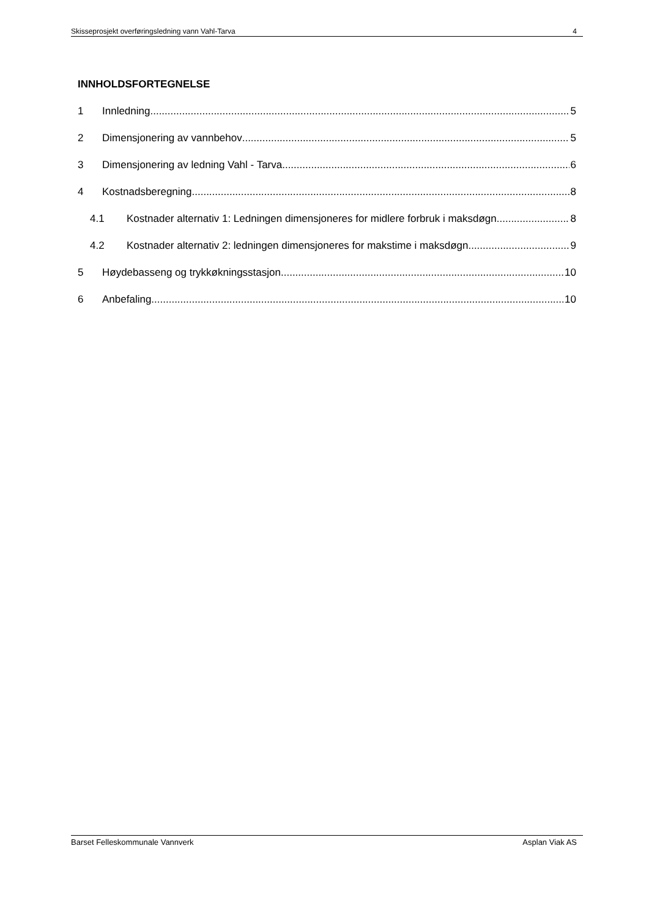Skisseprosjekt overføringsledning vann Vahl-Tarva 4
INNHOLDSFORTEGNELSE
1 Innledning 5
2 Dimensjonering av vannbehov 5
3 Dimensjonering av ledning Vahl - Tarva 6
4 Kostnadsberegning 8
4.1 Kostnader alternativ 1: Ledningen dimensjoneres for midlere forbruk i maksdøgn 8
4.2 Kostnader alternativ 2: ledningen dimensjoneres for makstime i maksdøgn 9
5 Høydebasseng og trykkøkningsstasjon 10
6 Anbefaling 10
Barset Felleskommunale Vannverk Asplan Viak AS